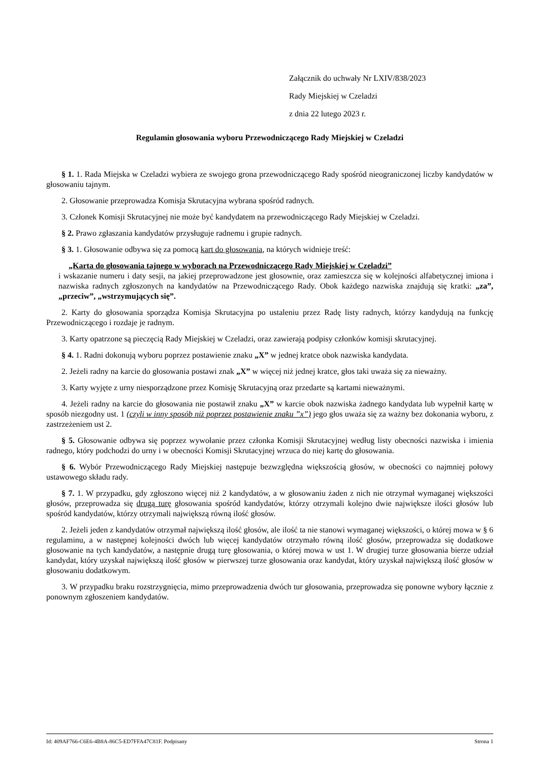Załącznik do uchwały Nr LXIV/838/2023
Rady Miejskiej w Czeladzi
z dnia 22 lutego 2023 r.
Regulamin głosowania wyboru Przewodniczącego Rady Miejskiej w Czeladzi
§ 1. 1. Rada Miejska w Czeladzi wybiera ze swojego grona przewodniczącego Rady spośród nieograniczonej liczby kandydatów w głosowaniu tajnym.
2. Głosowanie przeprowadza Komisja Skrutacyjna wybrana spośród radnych.
3. Członek Komisji Skrutacyjnej nie może być kandydatem na przewodniczącego Rady Miejskiej w Czeladzi.
§ 2. Prawo zgłaszania kandydatów przysługuje radnemu i grupie radnych.
§ 3. 1. Głosowanie odbywa się za pomocą kart do głosowania, na których widnieje treść:
„Karta do głosowania tajnego w wyborach na Przewodniczącego Rady Miejskiej w Czeladzi”
i wskazanie numeru i daty sesji, na jakiej przeprowadzone jest głosownie, oraz zamieszcza się w kolejności alfabetycznej imiona i nazwiska radnych zgłoszonych na kandydatów na Przewodniczącego Rady. Obok każdego nazwiska znajdują się kratki: „za”, „przeciw”, „wstrzymujących się”.
2. Karty do głosowania sporządza Komisja Skrutacyjna po ustaleniu przez Radę listy radnych, którzy kandydują na funkcję Przewodniczącego i rozdaje je radnym.
3. Karty opatrzone są pieczęcią Rady Miejskiej w Czeladzi, oraz zawierają podpisy członków komisji skrutacyjnej.
§ 4. 1. Radni dokonują wyboru poprzez postawienie znaku „X” w jednej kratce obok nazwiska kandydata.
2. Jeżeli radny na karcie do głosowania postawi znak „X” w więcej niż jednej kratce, głos taki uważa się za nieważny.
3. Karty wyjęte z urny niesporządzone przez Komisję Skrutacyjną oraz przedarte są kartami nieważnymi.
4. Jeżeli radny na karcie do głosowania nie postawił znaku „X” w karcie obok nazwiska żadnego kandydata lub wypełnił kartę w sposób niezgodny ust. 1 (czyli w inny sposób niż poprzez postawienie znaku ”x”) jego głos uważa się za ważny bez dokonania wyboru, z zastrzeżeniem ust 2.
§ 5. Głosowanie odbywa się poprzez wywołanie przez członka Komisji Skrutacyjnej według listy obecności nazwiska i imienia radnego, który podchodzi do urny i w obecności Komisji Skrutacyjnej wrzuca do niej kartę do głosowania.
§ 6. Wybór Przewodniczącego Rady Miejskiej następuje bezwzględna większością głosów, w obecności co najmniej połowy ustawowego składu rady.
§ 7. 1. W przypadku, gdy zgłoszono więcej niż 2 kandydatów, a w głosowaniu żaden z nich nie otrzymał wymaganej większości głosów, przeprowadza się drugą turę głosowania spośród kandydatów, którzy otrzymali kolejno dwie największe ilości głosów lub spośród kandydatów, którzy otrzymali największą równą ilość głosów.
2. Jeżeli jeden z kandydatów otrzymał największą ilość głosów, ale ilość ta nie stanowi wymaganej większości, o której mowa w § 6 regulaminu, a w następnej kolejności dwóch lub więcej kandydatów otrzymało równą ilość głosów, przeprowadza się dodatkowe głosowanie na tych kandydatów, a następnie drugą turę głosowania, o której mowa w ust 1. W drugiej turze głosowania bierze udział kandydat, który uzyskał największą ilość głosów w pierwszej turze głosowania oraz kandydat, który uzyskał największą ilość głosów w głosowaniu dodatkowym.
3. W przypadku braku rozstrzygnięcia, mimo przeprowadzenia dwóch tur głosowania, przeprowadza się ponowne wybory łącznie z ponownym zgłoszeniem kandydatów.
Id: 409AF766-C6E6-4B8A-86C5-ED7FFA47C81F. Podpisany Strona 1